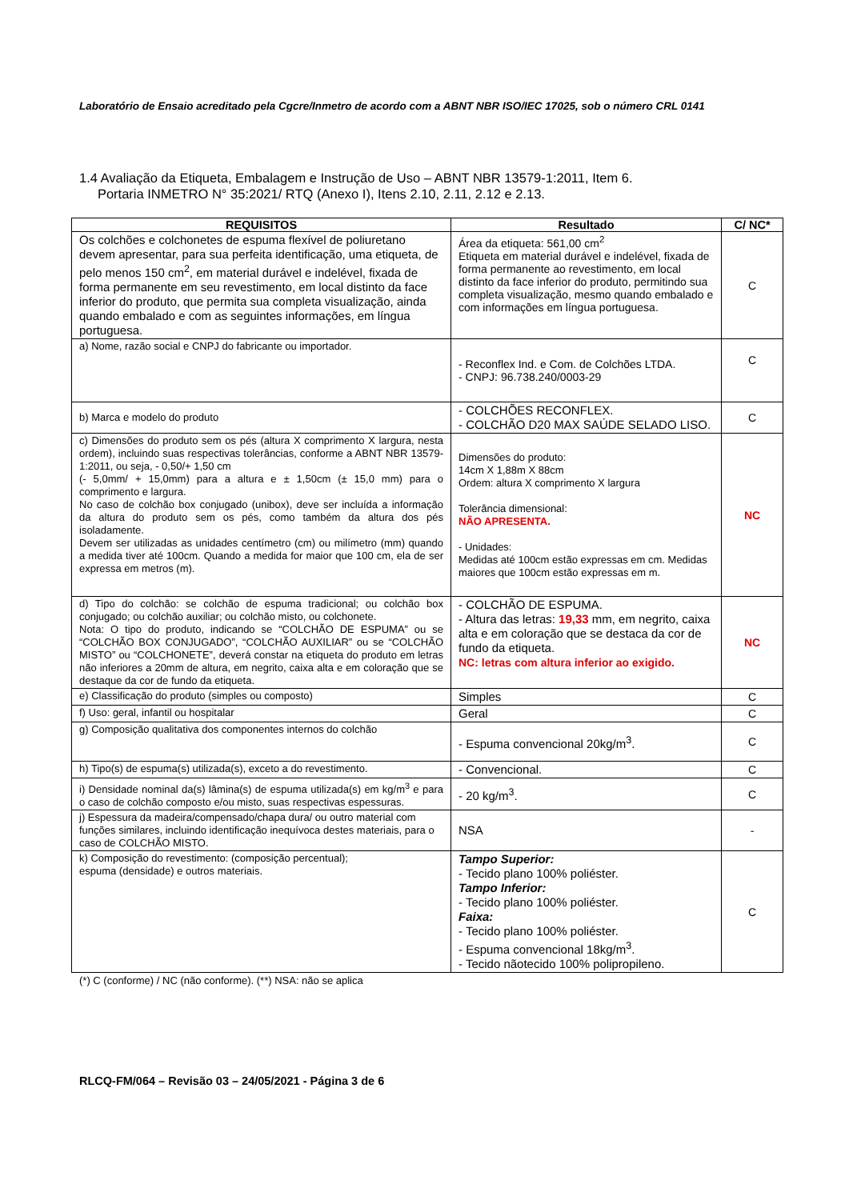Laboratório de Ensaio acreditado pela Cgcre/Inmetro de acordo com a ABNT NBR ISO/IEC 17025, sob o número CRL 0141
1.4 Avaliação da Etiqueta, Embalagem e Instrução de Uso – ABNT NBR 13579-1:2011, Item 6.
Portaria INMETRO N° 35:2021/ RTQ (Anexo I), Itens 2.10, 2.11, 2.12 e 2.13.
| REQUISITOS | Resultado | C/ NC* |
| --- | --- | --- |
| Os colchões e colchonetes de espuma flexível de poliuretano devem apresentar, para sua perfeita identificação, uma etiqueta, de pelo menos 150 cm<sup>2</sup>, em material durável e indelével, fixada de forma permanente em seu revestimento, em local distinto da face inferior do produto, que permita sua completa visualização, ainda quando embalado e com as seguintes informações, em língua portuguesa. | Área da etiqueta: 561,00 cm<sup>2</sup> Etiqueta em material durável e indelével, fixada de forma permanente ao revestimento, em local distinto da face inferior do produto, permitindo sua completa visualização, mesmo quando embalado e com informações em língua portuguesa. | C |
| a) Nome, razão social e CNPJ do fabricante ou importador. | - Reconflex Ind. e Com. de Colchões LTDA. - CNPJ: 96.738.240/0003-29 | C |
| b) Marca e modelo do produto | - COLCHÕES RECONFLEX. - COLCHÃO D20 MAX SAÚDE SELADO LISO. | C |
| c) Dimensões do produto sem os pés (altura X comprimento X largura, nesta ordem), incluindo suas respectivas tolerâncias, conforme a ABNT NBR 13579-1:2011, ou seja, - 0,50/+ 1,50 cm (- 5,0mm/ + 15,0mm) para a altura e ± 1,50cm (± 15,0 mm) para o comprimento e largura. No caso de colchão box conjugado (unibox), deve ser incluída a informação da altura do produto sem os pés, como também da altura dos pés isoladamente. Devem ser utilizadas as unidades centímetro (cm) ou milímetro (mm) quando a medida tiver até 100cm. Quando a medida for maior que 100 cm, ela de ser expressa em metros (m). | Dimensões do produto: 14cm X 1,88m X 88cm Ordem: altura X comprimento X largura Tolerância dimensional: NÃO APRESENTA. - Unidades: Medidas até 100cm estão expressas em cm. Medidas maiores que 100cm estão expressas em m. | NC |
| d) Tipo do colchão: se colchão de espuma tradicional; ou colchão box conjugado; ou colchão auxiliar; ou colchão misto, ou colchonete. Nota: O tipo do produto, indicando se “COLCHÃO DE ESPUMA” ou se “COLCHÃO BOX CONJUGADO”, “COLCHÃO AUXILIAR” ou se “COLCHÃO MISTO” ou “COLCHONETE”, deverá constar na etiqueta do produto em letras não inferiores a 20mm de altura, em negrito, caixa alta e em coloração que se destaque da cor de fundo da etiqueta. | - COLCHÃO DE ESPUMA. - Altura das letras: 19,33 mm, em negrito, caixa alta e em coloração que se destaca da cor de fundo da etiqueta. NC: letras com altura inferior ao exigido. | NC |
| e) Classificação do produto (simples ou composto) | Simples | C |
| f) Uso: geral, infantil ou hospitalar | Geral | C |
| g) Composição qualitativa dos componentes internos do colchão | - Espuma convencional 20kg/m<sup>3</sup>. | C |
| h) Tipo(s) de espuma(s) utilizada(s), exceto a do revestimento. | - Convencional. | C |
| i) Densidade nominal da(s) lâmina(s) de espuma utilizada(s) em kg/m<sup>3</sup> e para o caso de colchão composto e/ou misto, suas respectivas espessuras. | - 20 kg/m<sup>3</sup>. | C |
| j) Espessura da madeira/compensado/chapa dura/ ou outro material com funções similares, incluindo identificação inequívoca destes materiais, para o caso de COLCHÃO MISTO. | NSA | - |
| k) Composição do revestimento: (composição percentual); espuma (densidade) e outros materiais. | Tampo Superior: - Tecido plano 100% poliéster. Tampo Inferior: - Tecido plano 100% poliéster. Faixa: - Tecido plano 100% poliéster. - Espuma convencional 18kg/m<sup>3</sup>. - Tecido nãotecido 100% polipropileno. | C |
(*) C (conforme) / NC (não conforme). (**) NSA: não se aplica
RLCQ-FM/064 – Revisão 03 – 24/05/2021 - Página 3 de 6